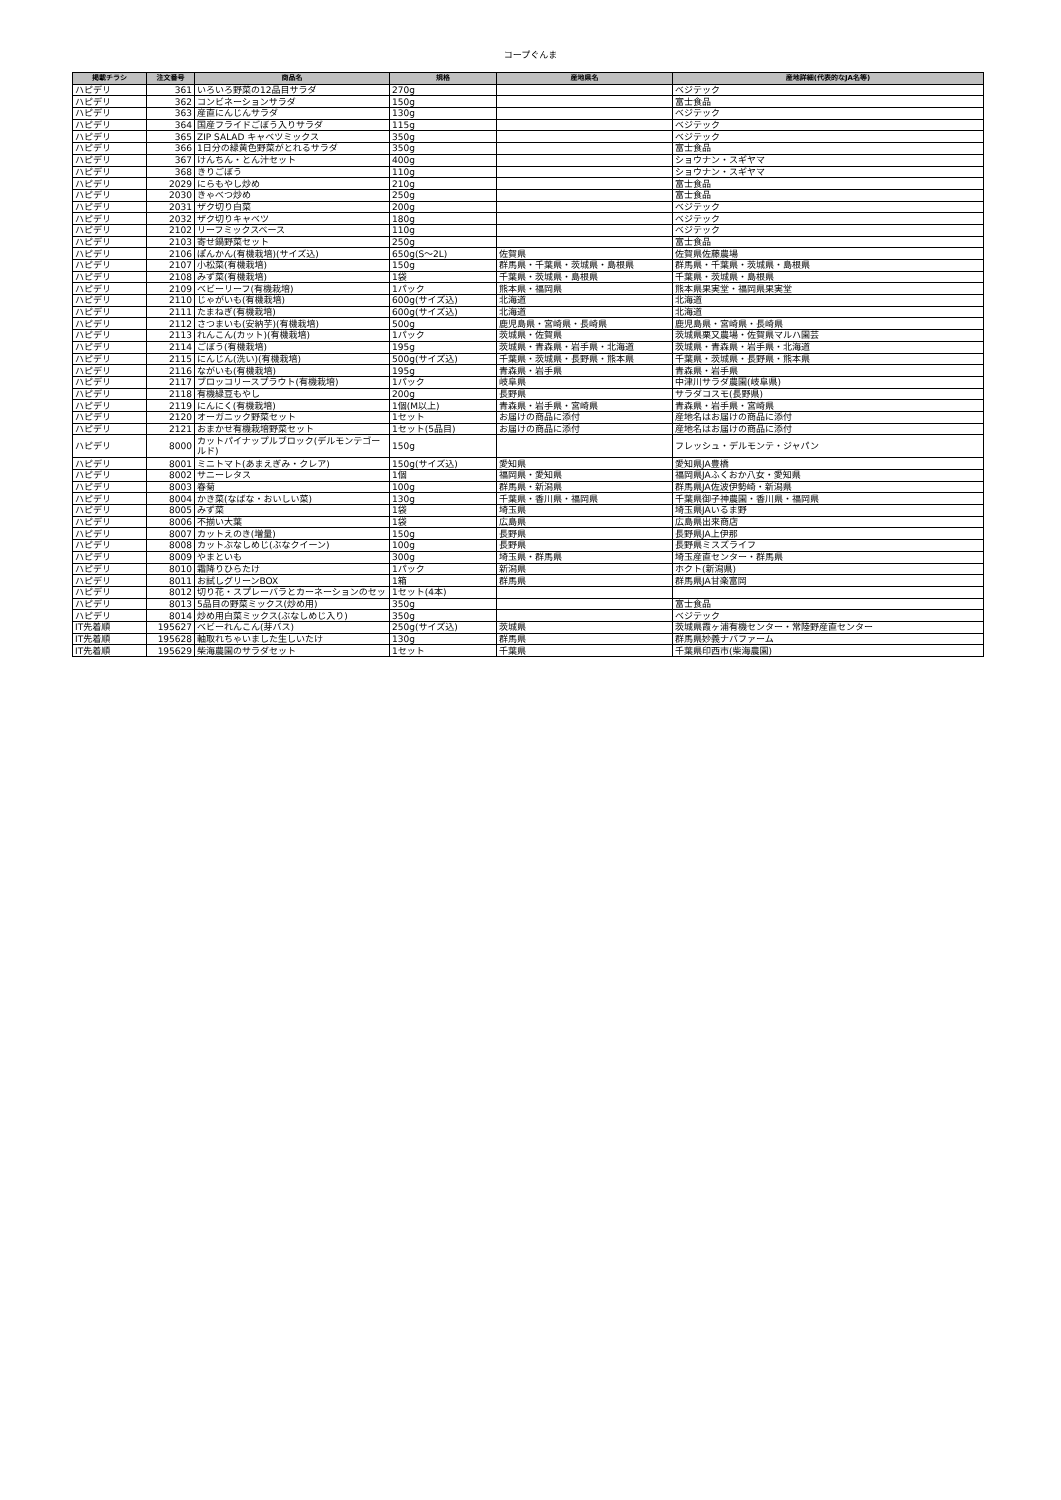コープぐんま
| 掲載チラシ | 注文番号 | 商品名 | 規格 | 産地県名 | 産地詳細(代表的なJA名等) |
| --- | --- | --- | --- | --- | --- |
| ハピデリ | 361 | いろいろ野菜の12品目サラダ | 270g | | ベジテック |
| ハピデリ | 362 | コンビネーションサラダ | 150g | | 富士食品 |
| ハピデリ | 363 | 産直にんじんサラダ | 130g | | ベジテック |
| ハピデリ | 364 | 国産フライドごぼう入りサラダ | 115g | | ベジテック |
| ハピデリ | 365 | ZIP SALAD キャベツミックス | 350g | | ベジテック |
| ハピデリ | 366 | 1日分の緑黄色野菜がとれるサラダ | 350g | | 富士食品 |
| ハピデリ | 367 | けんちん・とん汁セット | 400g | | ショウナン・スギヤマ |
| ハピデリ | 368 | きりごぼう | 110g | | ショウナン・スギヤマ |
| ハピデリ | 2029 | にらもやし炒め | 210g | | 富士食品 |
| ハピデリ | 2030 | きゃべつ炒め | 250g | | 富士食品 |
| ハピデリ | 2031 | ザク切り白菜 | 200g | | ベジテック |
| ハピデリ | 2032 | ザク切りキャベツ | 180g | | ベジテック |
| ハピデリ | 2102 | リーフミックスベース | 110g | | ベジテック |
| ハピデリ | 2103 | 寄せ鍋野菜セット | 250g | | 富士食品 |
| ハピデリ | 2106 | ぽんかん(有機栽培)(サイズ込) | 650g(S～2L) | 佐賀県 | 佐賀県佐藤農場 |
| ハピデリ | 2107 | 小松菜(有機栽培) | 150g | 群馬県・千葉県・茨城県・島根県 | 群馬県・千葉県・茨城県・島根県 |
| ハピデリ | 2108 | みず菜(有機栽培) | 1袋 | 千葉県・茨城県・島根県 | 千葉県・茨城県・島根県 |
| ハピデリ | 2109 | ベビーリーフ(有機栽培) | 1パック | 熊本県・福岡県 | 熊本県果実堂・福岡県果実堂 |
| ハピデリ | 2110 | じゃがいも(有機栽培) | 600g(サイズ込) | 北海道 | 北海道 |
| ハピデリ | 2111 | たまねぎ(有機栽培) | 600g(サイズ込) | 北海道 | 北海道 |
| ハピデリ | 2112 | さつまいも(安納芋)(有機栽培) | 500g | 鹿児島県・宮崎県・長崎県 | 鹿児島県・宮崎県・長崎県 |
| ハピデリ | 2113 | れんこん(カット)(有機栽培) | 1パック | 茨城県・佐賀県 | 茨城県栗又農場・佐賀県マルハ園芸 |
| ハピデリ | 2114 | ごぼう(有機栽培) | 195g | 茨城県・青森県・岩手県・北海道 | 茨城県・青森県・岩手県・北海道 |
| ハピデリ | 2115 | にんじん(洗い)(有機栽培) | 500g(サイズ込) | 千葉県・茨城県・長野県・熊本県 | 千葉県・茨城県・長野県・熊本県 |
| ハピデリ | 2116 | ながいも(有機栽培) | 195g | 青森県・岩手県 | 青森県・岩手県 |
| ハピデリ | 2117 | ブロッコリースプラウト(有機栽培) | 1パック | 岐阜県 | 中津川サラダ農園(岐阜県) |
| ハピデリ | 2118 | 有機緑豆もやし | 200g | 長野県 | サラダコスモ(長野県) |
| ハピデリ | 2119 | にんにく(有機栽培) | 1個(M以上) | 青森県・岩手県・宮崎県 | 青森県・岩手県・宮崎県 |
| ハピデリ | 2120 | オーガニック野菜セット | 1セット | お届けの商品に添付 | 産地名はお届けの商品に添付 |
| ハピデリ | 2121 | おまかせ有機栽培野菜セット | 1セット(5品目) | お届けの商品に添付 | 産地名はお届けの商品に添付 |
| ハピデリ | 8000 | カットパイナップルブロック(デルモンテゴールド) | 150g | | フレッシュ・デルモンテ・ジャパン |
| ハピデリ | 8001 | ミニトマト(あまえぎみ・クレア) | 150g(サイズ込) | 愛知県 | 愛知県JA豊橋 |
| ハピデリ | 8002 | サニーレタス | 1個 | 福岡県・愛知県 | 福岡県JAふくおか八女・愛知県 |
| ハピデリ | 8003 | 春菊 | 100g | 群馬県・新潟県 | 群馬県JA佐波伊勢崎・新潟県 |
| ハピデリ | 8004 | かき菜(なばな・おいしい菜) | 130g | 千葉県・香川県・福岡県 | 千葉県御子神農園・香川県・福岡県 |
| ハピデリ | 8005 | みず菜 | 1袋 | 埼玉県 | 埼玉県JAいるま野 |
| ハピデリ | 8006 | 不揃い大葉 | 1袋 | 広島県 | 広島県出来商店 |
| ハピデリ | 8007 | カットえのき(増量) | 150g | 長野県 | 長野県JA上伊那 |
| ハピデリ | 8008 | カットぶなしめじ(ぶなクイーン) | 100g | 長野県 | 長野県ミスズライフ |
| ハピデリ | 8009 | やまといも | 300g | 埼玉県・群馬県 | 埼玉産直センター・群馬県 |
| ハピデリ | 8010 | 霜降りひらたけ | 1パック | 新潟県 | ホクト(新潟県) |
| ハピデリ | 8011 | お試しグリーンBOX | 1箱 | 群馬県 | 群馬県JA甘楽富岡 |
| ハピデリ | 8012 | 切り花・スプレーバラとカーネーションのセッ | 1セット(4本) | | |
| ハピデリ | 8013 | 5品目の野菜ミックス(炒め用) | 350g | | 富士食品 |
| ハピデリ | 8014 | 炒め用白菜ミックス(ぶなしめじ入り) | 350g | | ベジテック |
| IT先着順 | 195627 | ベビーれんこん(芽バス) | 250g(サイズ込) | 茨城県 | 茨城県霞ヶ浦有機センター・常陸野産直センター |
| IT先着順 | 195628 | 軸取れちゃいました生しいたけ | 130g | 群馬県 | 群馬県妙義ナバファーム |
| IT先着順 | 195629 | 柴海農園のサラダセット | 1セット | 千葉県 | 千葉県印西市(柴海農園) |